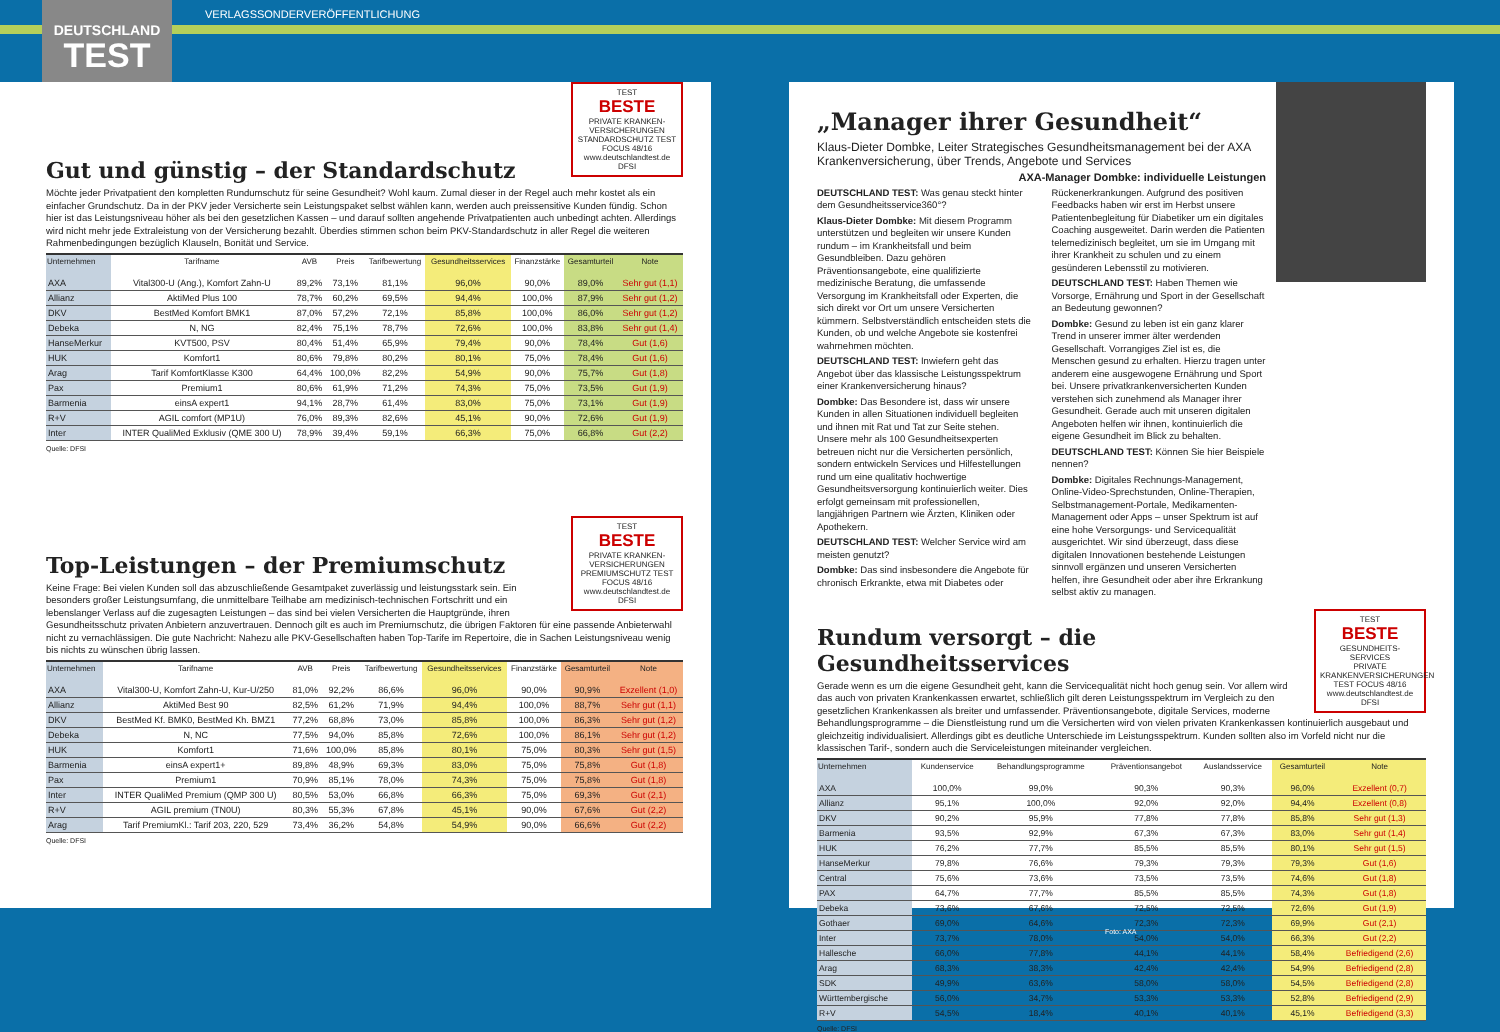DEUTSCHLAND
TEST
VERLAGSSONDERVERÖFFENTLICHUNG
TEST
BESTE
PRIVATE KRANKEN-VERSICHERUNGEN
STANDARDSCHUTZ TEST FOCUS 48/16
www.deutschlandtest.de
DFSI
Gut und günstig – der Standardschutz
Möchte jeder Privatpatient den kompletten Rundumschutz für seine Gesundheit? Wohl kaum. Zumal dieser in der Regel auch mehr kostet als ein einfacher Grundschutz. Da in der PKV jeder Versicherte sein Leistungspaket selbst wählen kann, werden auch preissensitive Kunden fündig. Schon hier ist das Leistungsniveau höher als bei den gesetzlichen Kassen – und darauf sollten angehende Privatpatienten auch unbedingt achten. Allerdings wird nicht mehr jede Extraleistung von der Versicherung bezahlt. Überdies stimmen schon beim PKV-Standardschutz in aller Regel die weiteren Rahmenbedingungen bezüglich Klauseln, Bonität und Service.
| Unternehmen | Tarifname | AVB | Preis | Tarifbewertung | Gesundheitsservices | Finanzstärke | Gesamturteil | Note |
| --- | --- | --- | --- | --- | --- | --- | --- | --- |
| AXA | Vital300-U (Ang.), Komfort Zahn-U | 89,2% | 73,1% | 81,1% | 96,0% | 90,0% | 89,0% | Sehr gut (1,1) |
| Allianz | AktiMed Plus 100 | 78,7% | 60,2% | 69,5% | 94,4% | 100,0% | 87,9% | Sehr gut (1,2) |
| DKV | BestMed Komfort BMK1 | 87,0% | 57,2% | 72,1% | 85,8% | 100,0% | 86,0% | Sehr gut (1,2) |
| Debeka | N, NG | 82,4% | 75,1% | 78,7% | 72,6% | 100,0% | 83,8% | Sehr gut (1,4) |
| HanseMerkur | KVT500, PSV | 80,4% | 51,4% | 65,9% | 79,4% | 90,0% | 78,4% | Gut (1,6) |
| HUK | Komfort1 | 80,6% | 79,8% | 80,2% | 80,1% | 75,0% | 78,4% | Gut (1,6) |
| Arag | Tarif KomfortKlasse K300 | 64,4% | 100,0% | 82,2% | 54,9% | 90,0% | 75,7% | Gut (1,8) |
| Pax | Premium1 | 80,6% | 61,9% | 71,2% | 74,3% | 75,0% | 73,5% | Gut (1,9) |
| Barmenia | einsA expert1 | 94,1% | 28,7% | 61,4% | 83,0% | 75,0% | 73,1% | Gut (1,9) |
| R+V | AGIL comfort (MP1U) | 76,0% | 89,3% | 82,6% | 45,1% | 90,0% | 72,6% | Gut (1,9) |
| Inter | INTER QualiMed Exklusiv (QME 300 U) | 78,9% | 39,4% | 59,1% | 66,3% | 75,0% | 66,8% | Gut (2,2) |
Quelle: DFSI
TEST
BESTE
PRIVATE KRANKEN-VERSICHERUNGEN
PREMIUMSCHUTZ TEST FOCUS 48/16
www.deutschlandtest.de
DFSI
Top-Leistungen – der Premiumschutz
Keine Frage: Bei vielen Kunden soll das abzuschließende Gesamtpaket zuverlässig und leistungsstark sein. Ein besonders großer Leistungsumfang, die unmittelbare Teilhabe am medizinisch-technischen Fortschritt und ein lebenslanger Verlass auf die zugesagten Leistungen – das sind bei vielen Versicherten die Hauptgründe, ihren Gesundheitsschutz privaten Anbietern anzuvertrauen. Dennoch gilt es auch im Premiumschutz, die übrigen Faktoren für eine passende Anbieterwahl nicht zu vernachlässigen. Die gute Nachricht: Nahezu alle PKV-Gesellschaften haben Top-Tarife im Repertoire, die in Sachen Leistungsniveau wenig bis nichts zu wünschen übrig lassen.
| Unternehmen | Tarifname | AVB | Preis | Tarifbewertung | Gesundheitsservices | Finanzstärke | Gesamturteil | Note |
| --- | --- | --- | --- | --- | --- | --- | --- | --- |
| AXA | Vital300-U, Komfort Zahn-U, Kur-U/250 | 81,0% | 92,2% | 86,6% | 96,0% | 90,0% | 90,9% | Exzellent (1,0) |
| Allianz | AktiMed Best 90 | 82,5% | 61,2% | 71,9% | 94,4% | 100,0% | 88,7% | Sehr gut (1,1) |
| DKV | BestMed Kf. BMK0, BestMed Kh. BMZ1 | 77,2% | 68,8% | 73,0% | 85,8% | 100,0% | 86,3% | Sehr gut (1,2) |
| Debeka | N, NC | 77,5% | 94,0% | 85,8% | 72,6% | 100,0% | 86,1% | Sehr gut (1,2) |
| HUK | Komfort1 | 71,6% | 100,0% | 85,8% | 80,1% | 75,0% | 80,3% | Sehr gut (1,5) |
| Barmenia | einsA expert1+ | 89,8% | 48,9% | 69,3% | 83,0% | 75,0% | 75,8% | Gut (1,8) |
| Pax | Premium1 | 70,9% | 85,1% | 78,0% | 74,3% | 75,0% | 75,8% | Gut (1,8) |
| Inter | INTER QualiMed Premium (QMP 300 U) | 80,5% | 53,0% | 66,8% | 66,3% | 75,0% | 69,3% | Gut (2,1) |
| R+V | AGIL premium (TN0U) | 80,3% | 55,3% | 67,8% | 45,1% | 90,0% | 67,6% | Gut (2,2) |
| Arag | Tarif PremiumKl.: Tarif 203, 220, 529 | 73,4% | 36,2% | 54,8% | 54,9% | 90,0% | 66,6% | Gut (2,2) |
Quelle: DFSI
„Manager ihrer Gesundheit“
Klaus-Dieter Dombke, Leiter Strategisches Gesundheitsmanagement bei der AXA Krankenversicherung, über Trends, Angebote und Services
AXA-Manager Dombke: individuelle Leistungen
DEUTSCHLAND TEST: Was genau steckt hinter dem Gesundheitsservice360°?
Klaus-Dieter Dombke: Mit diesem Programm unterstützen und begleiten wir unsere Kunden rundum – im Krankheitsfall und beim Gesundbleiben. Dazu gehören Präventionsangebote, eine qualifizierte medizinische Beratung, die umfassende Versorgung im Krankheitsfall oder Experten, die sich direkt vor Ort um unsere Versicherten kümmern. Selbstverständlich entscheiden stets die Kunden, ob und welche Angebote sie kostenfrei wahrnehmen möchten.
DEUTSCHLAND TEST: Inwiefern geht das Angebot über das klassische Leistungsspektrum einer Krankenversicherung hinaus?
Dombke: Das Besondere ist, dass wir unsere Kunden in allen Situationen individuell begleiten und ihnen mit Rat und Tat zur Seite stehen. Unsere mehr als 100 Gesundheitsexperten betreuen nicht nur die Versicherten persönlich, sondern entwickeln Services und Hilfestellungen rund um eine qualitativ hochwertige Gesundheitsversorgung kontinuierlich weiter. Dies erfolgt gemeinsam mit professionellen, langjährigen Partnern wie Ärzten, Kliniken oder Apothekern.
DEUTSCHLAND TEST: Welcher Service wird am meisten genutzt?
Dombke: Das sind insbesondere die Angebote für chronisch Erkrankte, etwa mit Diabetes oder Rückenerkrankungen. Aufgrund des positiven Feedbacks haben wir erst im Herbst unsere Patientenbegleitung für Diabetiker um ein digitales Coaching ausgeweitet. Darin werden die Patienten telemedizinisch begleitet, um sie im Umgang mit ihrer Krankheit zu schulen und zu einem gesünderen Lebensstil zu motivieren.
DEUTSCHLAND TEST: Haben Themen wie Vorsorge, Ernährung und Sport in der Gesellschaft an Bedeutung gewonnen?
Dombke: Gesund zu leben ist ein ganz klarer Trend in unserer immer älter werdenden Gesellschaft. Vorrangiges Ziel ist es, die Menschen gesund zu erhalten. Hierzu tragen unter anderem eine ausgewogene Ernährung und Sport bei. Unsere privatkrankenversicherten Kunden verstehen sich zunehmend als Manager ihrer Gesundheit. Gerade auch mit unseren digitalen Angeboten helfen wir ihnen, kontinuierlich die eigene Gesundheit im Blick zu behalten.
DEUTSCHLAND TEST: Können Sie hier Beispiele nennen?
Dombke: Digitales Rechnungs-Management, Online-Video-Sprechstunden, Online-Therapien, Selbstmanagement-Portale, Medikamenten-Management oder Apps – unser Spektrum ist auf eine hohe Versorgungs- und Servicequalität ausgerichtet. Wir sind überzeugt, dass diese digitalen Innovationen bestehende Leistungen sinnvoll ergänzen und unseren Versicherten helfen, ihre Gesundheit oder aber ihre Erkrankung selbst aktiv zu managen.
TEST
BESTE
GESUNDHEITS-SERVICES
PRIVATE KRANKENVERSICHERUNGEN TEST FOCUS 48/16
www.deutschlandtest.de
DFSI
Rundum versorgt – die Gesundheitsservices
Gerade wenn es um die eigene Gesundheit geht, kann die Servicequalität nicht hoch genug sein. Vor allem wird das auch von privaten Krankenkassen erwartet, schließlich gilt deren Leistungsspektrum im Vergleich zu den gesetzlichen Krankenkassen als breiter und umfassender. Präventionsangebote, digitale Services, moderne Behandlungsprogramme – die Dienstleistung rund um die Versicherten wird von vielen privaten Krankenkassen kontinuierlich ausgebaut und gleichzeitig individualisiert. Allerdings gibt es deutliche Unterschiede im Leistungsspektrum. Kunden sollten also im Vorfeld nicht nur die klassischen Tarif-, sondern auch die Serviceleistungen miteinander vergleichen.
| Unternehmen | Kundenservice | Behandlungsprogramme | Präventionsangebot | Auslandsservice | Gesamturteil | Note |
| --- | --- | --- | --- | --- | --- | --- |
| AXA | 100,0% | 99,0% | 90,3% | 90,3% | 96,0% | Exzellent (0,7) |
| Allianz | 95,1% | 100,0% | 92,0% | 92,0% | 94,4% | Exzellent (0,8) |
| DKV | 90,2% | 95,9% | 77,8% | 77,8% | 85,8% | Sehr gut (1,3) |
| Barmenia | 93,5% | 92,9% | 67,3% | 67,3% | 83,0% | Sehr gut (1,4) |
| HUK | 76,2% | 77,7% | 85,5% | 85,5% | 80,1% | Sehr gut (1,5) |
| HanseMerkur | 79,8% | 76,6% | 79,3% | 79,3% | 79,3% | Gut (1,6) |
| Central | 75,6% | 73,6% | 73,5% | 73,5% | 74,6% | Gut (1,8) |
| PAX | 64,7% | 77,7% | 85,5% | 85,5% | 74,3% | Gut (1,8) |
| Debeka | 73,6% | 67,6% | 72,5% | 72,5% | 72,6% | Gut (1,9) |
| Gothaer | 69,0% | 64,6% | 72,3% | 72,3% | 69,9% | Gut (2,1) |
| Inter | 73,7% | 78,0% | 54,0% | 54,0% | 66,3% | Gut (2,2) |
| Hallesche | 66,0% | 77,8% | 44,1% | 44,1% | 58,4% | Befriedigend (2,6) |
| Arag | 68,3% | 38,3% | 42,4% | 42,4% | 54,9% | Befriedigend (2,8) |
| SDK | 49,9% | 63,6% | 58,0% | 58,0% | 54,5% | Befriedigend (2,8) |
| Württembergische | 56,0% | 34,7% | 53,3% | 53,3% | 52,8% | Befriedigend (2,9) |
| R+V | 54,5% | 18,4% | 40,1% | 40,1% | 45,1% | Befriedigend (3,3) |
Quelle: DFSI
Foto: AXA